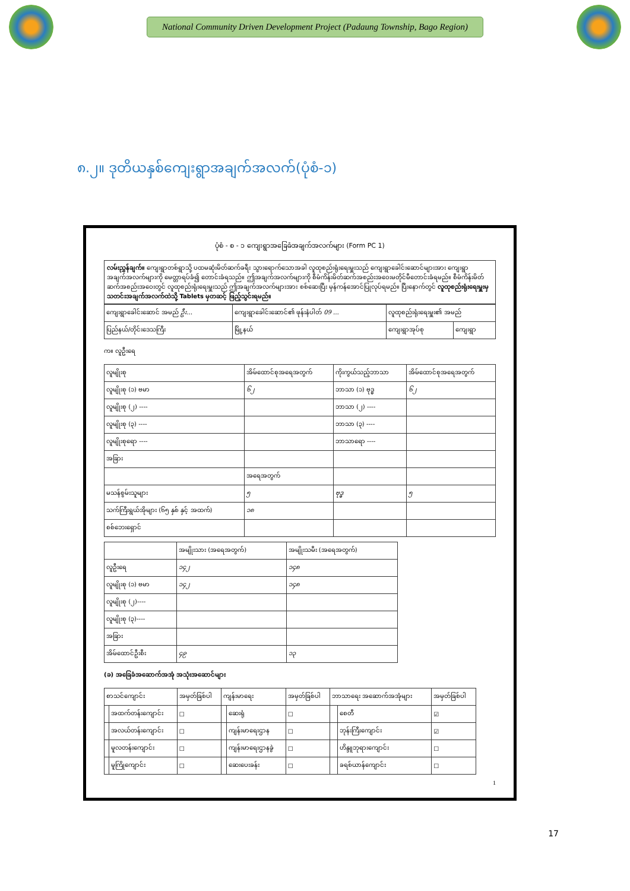National Community Driven Development Project (Padaung Township, Bago Region)
၈.၂။ ဒုတိယနှစ်ကျေးရွာအချက်အလက်(ပုံစံ-၁)
ပုံစံ - စ - ၁ ကျေးရွာအခြေခံအချက်အလက်များ (Form PC 1)
လမ်းညွှန်ချက်။ ကျေးရွာတစ်ရွာသို့ ပထမဆုံးမိတ်ဆက်ခရီး သွားရောက်သောအခါ လူထုစည်းရုံးရေးမှူးသည် ကျေးရွာခေါင်းဆောင်များအား ကျေးရွာအချက်အလက်များကို မေတ္တာရပ်ခံ၍ တောင်းခံရသည်။ ဤအချက်အလက်များကို စီမံကိန်းမိတ်ဆက်အစည်းအဝေးမတိုင်မီတောင်းခံရမည်။ စီမံကိန်းမိတ်ဆက်အစည်းအဝေးတွင် လူထုစည်းရုံးရေးမှူးသည် ဤအချက်အလက်များအား စစ်ဆေးပြီး မှန်ကန်အောင်ပြုလုပ်ရမည်။ ပြီးနောက်တွင် လူထုစည်းရုံးရေးမှူးမှ သတင်းအချက်အလက်ထဲသို့ Tablets မှတဆင့် ဖြည့်သွင်းရမည်။
| ကျေးရွာခေါင်းဆောင် အမည် ဦး... | ကျေးရွာခေါင်းဆောင်၏ ဖုန်းနံပါတ် 09 ... | လူထုစည်းရုံးရေးမှူး၏ အမည် | |
| ပြည်နယ်/တိုင်းဒေသကြီး | မြို့နယ် | ကျေးရွာအုပ်စု | ကျေးရွာ |
က။ လူဦးရေ
| လူမျိုးစု | အိမ်ထောင်စုအရေအတွက် | ကိုးကွယ်သည့်ဘာသာ | အိမ်ထောင်စုအရေအတွက် |
| --- | --- | --- | --- |
| လူမျိုးစု (၁) ဗမာ | ၆၂ | ဘာသာ (၁) ဗုဒ္ဓ | ၆၂ |
| လူမျိုးစု (၂) ---- | | ဘာသာ (၂) ---- | |
| လူမျိုးစု (၃) ---- | | ဘာသာ (၃) ---- | |
| လူမျိုးစုရော ---- | | ဘာသာရော ---- | |
| အခြား | | | |
| | အရေအတွက် | | |
| မသန်စွမ်းသူများ | ၅ | ဗုဒ္ဓ | ၅ |
| သက်ကြီးရွယ်အိုများ (၆၅ နှစ် နှင့် အထက်) | ၁၈ | | |
| စစ်ဘေးရှောင် | | | |
| | အမျိုးသား (အရေအတွက်) | အမျိုးသမီး (အရေအတွက်) |
| --- | --- | --- |
| လူဦးရေ | ၁၄၂ | ၁၄၈ |
| လူမျိုးစု (၁) ဗမာ | ၁၄၂ | ၁၄၈ |
| လူမျိုးစု (၂)---- | | |
| လူမျိုးစု (၃)---- | | |
| အခြား | | |
| အိမ်ထောင်ဦးစီး | ၄၉ | ၁၃ |
(ခ) အခြေခံအဆောက်အအုံ အသုံးအဆောင်များ
| စာသင်ကျောင်း | | အမှတ်ခြစ်ပါ | ကျန်းမာရေး | | အမှတ်ခြစ်ပါ | ဘာသာရေး အဆောက်အအုံများ | | အမှတ်ခြစ်ပါ |
| --- | --- | --- | --- | --- | --- | --- | --- | --- |
| | အထက်တန်းကျောင်း | ☐ | | ဆေးရုံ | ☐ | | စေတီ | ☑ |
| | အလယ်တန်းကျောင်း | ☐ | | ကျန်းမာရေးဌာန | ☐ | | ဘုန်းကြီးကျောင်း | ☑ |
| | မူလတန်းကျောင်း | ☐ | | ကျန်းမာရေးဌာနခွဲ | ☐ | | ဟိန္ဒူဘုရားကျောင်း | ☐ |
| | မူကြိုကျောင်း | ☐ | | ဆေးပေးခန်း | ☐ | | ခရစ်ယာန်ကျောင်း | ☐ |
1
17